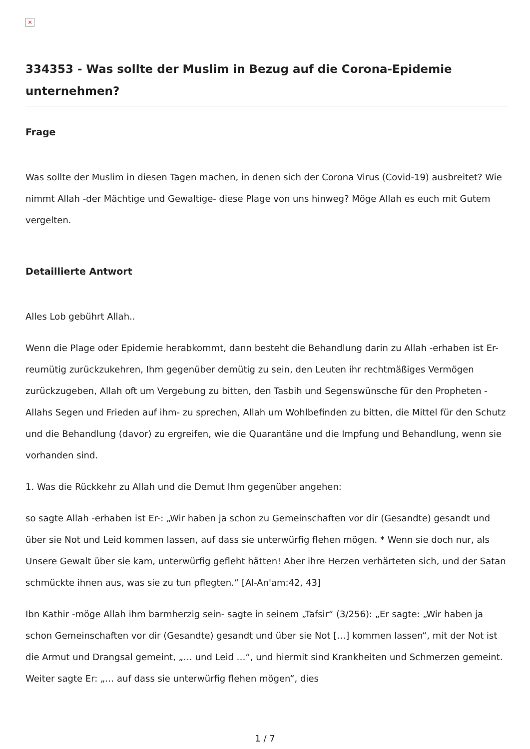×
334353 - Was sollte der Muslim in Bezug auf die Corona-Epidemie unternehmen?
Frage
Was sollte der Muslim in diesen Tagen machen, in denen sich der Corona Virus (Covid-19) ausbreitet? Wie nimmt Allah -der Mächtige und Gewaltige- diese Plage von uns hinweg? Möge Allah es euch mit Gutem vergelten.
Detaillierte Antwort
Alles Lob gebührt Allah..
Wenn die Plage oder Epidemie herabkommt, dann besteht die Behandlung darin zu Allah -erhaben ist Er- reumütig zurückzukehren, Ihm gegenüber demütig zu sein, den Leuten ihr rechtmäßiges Vermögen zurückzugeben, Allah oft um Vergebung zu bitten, den Tasbih und Segenswünsche für den Propheten -Allahs Segen und Frieden auf ihm- zu sprechen, Allah um Wohlbefinden zu bitten, die Mittel für den Schutz und die Behandlung (davor) zu ergreifen, wie die Quarantäne und die Impfung und Behandlung, wenn sie vorhanden sind.
1. Was die Rückkehr zu Allah und die Demut Ihm gegenüber angehen:
so sagte Allah -erhaben ist Er-: „Wir haben ja schon zu Gemeinschaften vor dir (Gesandte) gesandt und über sie Not und Leid kommen lassen, auf dass sie unterwürfig flehen mögen. * Wenn sie doch nur, als Unsere Gewalt über sie kam, unterwürfig gefleht hätten! Aber ihre Herzen verhärteten sich, und der Satan schmückte ihnen aus, was sie zu tun pflegten.“ [Al-An'am:42, 43]
Ibn Kathir -möge Allah ihm barmherzig sein- sagte in seinem „Tafsir“ (3/256): „Er sagte: „Wir haben ja schon Gemeinschaften vor dir (Gesandte) gesandt und über sie Not […] kommen lassen“, mit der Not ist die Armut und Drangsal gemeint, „… und Leid …“, und hiermit sind Krankheiten und Schmerzen gemeint. Weiter sagte Er: „… auf dass sie unterwürfig flehen mögen“, dies
1 / 7